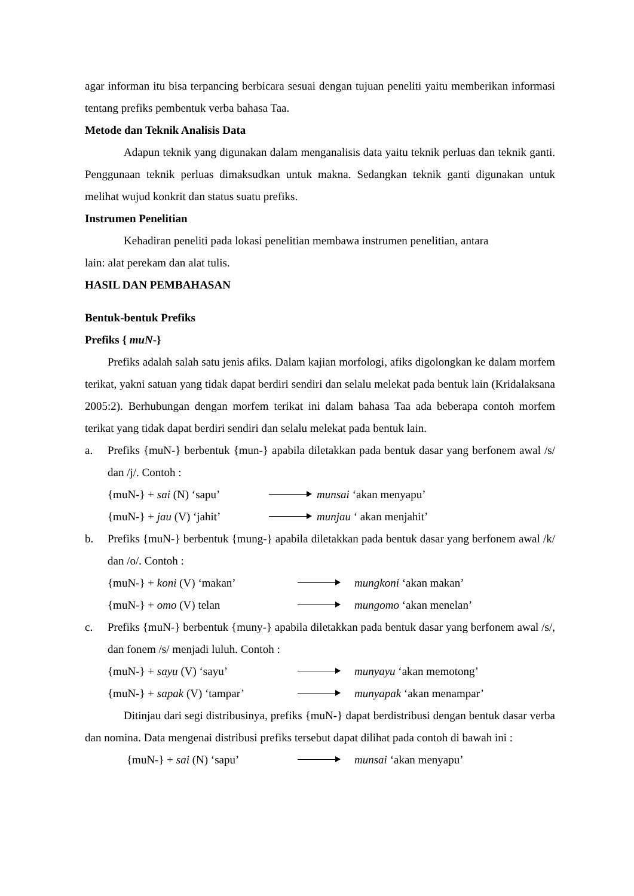agar informan itu bisa terpancing berbicara sesuai dengan tujuan peneliti yaitu memberikan informasi tentang prefiks pembentuk verba bahasa Taa.
Metode dan Teknik Analisis Data
Adapun teknik yang digunakan dalam menganalisis data yaitu teknik perluas dan teknik ganti. Penggunaan teknik perluas dimaksudkan untuk makna. Sedangkan teknik ganti digunakan untuk melihat wujud konkrit dan status suatu prefiks.
Instrumen Penelitian
Kehadiran peneliti pada lokasi penelitian membawa instrumen penelitian, antara
lain: alat perekam dan alat tulis.
HASIL DAN PEMBAHASAN
Bentuk-bentuk Prefiks
Prefiks { muN-}
Prefiks adalah salah satu jenis afiks. Dalam kajian morfologi, afiks digolongkan ke dalam morfem terikat, yakni satuan yang tidak dapat berdiri sendiri dan selalu melekat pada bentuk lain (Kridalaksana 2005:2). Berhubungan dengan morfem terikat ini dalam bahasa Taa ada beberapa contoh morfem terikat yang tidak dapat berdiri sendiri dan selalu melekat pada bentuk lain.
a. Prefiks {muN-} berbentuk {mun-} apabila diletakkan pada bentuk dasar yang berfonem awal /s/ dan /j/. Contoh :
{muN-} + sai (N) ‘sapu’ munsai ‘akan menyapu’
{muN-} + jau (V) ‘jahit’ munjau ‘ akan menjahit’
b. Prefiks {muN-} berbentuk {mung-} apabila diletakkan pada bentuk dasar yang berfonem awal /k/ dan /o/. Contoh :
{muN-} + koni (V) ‘makan’ mungkoni ‘akan makan’
{muN-} + omo (V) telan mungomo ‘akan menelan’
c. Prefiks {muN-} berbentuk {muny-} apabila diletakkan pada bentuk dasar yang berfonem awal /s/, dan fonem /s/ menjadi luluh. Contoh :
{muN-} + sayu (V) ‘sayu’ munyayu ‘akan memotong’
{muN-} + sapak (V) ‘tampar’ munyapak ‘akan menampar’
Ditinjau dari segi distribusinya, prefiks {muN-} dapat berdistribusi dengan bentuk dasar verba dan nomina. Data mengenai distribusi prefiks tersebut dapat dilihat pada contoh di bawah ini :
{muN-} + sai (N) ‘sapu’ munsai ‘akan menyapu’